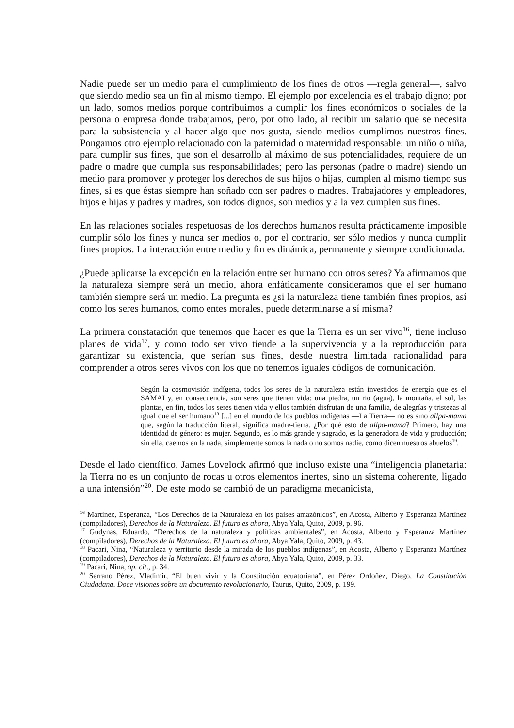Nadie puede ser un medio para el cumplimiento de los fines de otros —regla general—, salvo que siendo medio sea un fin al mismo tiempo. El ejemplo por excelencia es el trabajo digno; por un lado, somos medios porque contribuimos a cumplir los fines económicos o sociales de la persona o empresa donde trabajamos, pero, por otro lado, al recibir un salario que se necesita para la subsistencia y al hacer algo que nos gusta, siendo medios cumplimos nuestros fines. Pongamos otro ejemplo relacionado con la paternidad o maternidad responsable: un niño o niña, para cumplir sus fines, que son el desarrollo al máximo de sus potencialidades, requiere de un padre o madre que cumpla sus responsabilidades; pero las personas (padre o madre) siendo un medio para promover y proteger los derechos de sus hijos o hijas, cumplen al mismo tiempo sus fines, si es que éstas siempre han soñado con ser padres o madres. Trabajadores y empleadores, hijos e hijas y padres y madres, son todos dignos, son medios y a la vez cumplen sus fines.
En las relaciones sociales respetuosas de los derechos humanos resulta prácticamente imposible cumplir sólo los fines y nunca ser medios o, por el contrario, ser sólo medios y nunca cumplir fines propios. La interacción entre medio y fin es dinámica, permanente y siempre condicionada.
¿Puede aplicarse la excepción en la relación entre ser humano con otros seres? Ya afirmamos que la naturaleza siempre será un medio, ahora enfáticamente consideramos que el ser humano también siempre será un medio. La pregunta es ¿si la naturaleza tiene también fines propios, así como los seres humanos, como entes morales, puede determinarse a sí misma?
La primera constatación que tenemos que hacer es que la Tierra es un ser vivo<sup>16</sup>, tiene incluso planes de vida<sup>17</sup>, y como todo ser vivo tiende a la supervivencia y a la reproducción para garantizar su existencia, que serían sus fines, desde nuestra limitada racionalidad para comprender a otros seres vivos con los que no tenemos iguales códigos de comunicación.
Según la cosmovisión indígena, todos los seres de la naturaleza están investidos de energía que es el SAMAI y, en consecuencia, son seres que tienen vida: una piedra, un rio (agua), la montaña, el sol, las plantas, en fin, todos los seres tienen vida y ellos también disfrutan de una familia, de alegrías y tristezas al igual que el ser humano<sup>18</sup> [...] en el mundo de los pueblos indígenas —La Tierra— no es sino allpa-mama que, según la traducción literal, significa madre-tierra. ¿Por qué esto de allpa-mama? Primero, hay una identidad de género: es mujer. Segundo, es lo más grande y sagrado, es la generadora de vida y producción; sin ella, caemos en la nada, simplemente somos la nada o no somos nadie, como dicen nuestros abuelos<sup>19</sup>.
Desde el lado científico, James Lovelock afirmó que incluso existe una “inteligencia planetaria: la Tierra no es un conjunto de rocas u otros elementos inertes, sino un sistema coherente, ligado a una intensión”<sup>20</sup>. De este modo se cambió de un paradigma mecanicista,
<sup>16</sup> Martínez, Esperanza, “Los Derechos de la Naturaleza en los países amazónicos”, en Acosta, Alberto y Esperanza Martínez (compiladores), Derechos de la Naturaleza. El futuro es ahora, Abya Yala, Quito, 2009, p. 96.
<sup>17</sup> Gudynas, Eduardo, “Derechos de la naturaleza y políticas ambientales”, en Acosta, Alberto y Esperanza Martínez (compiladores), Derechos de la Naturaleza. El futuro es ahora, Abya Yala, Quito, 2009, p. 43.
<sup>18</sup> Pacari, Nina, “Naturaleza y territorio desde la mirada de los pueblos indígenas”, en Acosta, Alberto y Esperanza Martínez (compiladores), Derechos de la Naturaleza. El futuro es ahora, Abya Yala, Quito, 2009, p. 33.
<sup>19</sup> Pacari, Nina, op. cit., p. 34.
<sup>20</sup> Serrano Pérez, Vladimir, “El buen vivir y la Constitución ecuatoriana”, en Pérez Ordoñez, Diego, La Constitución Ciudadana. Doce visiones sobre un documento revolucionario, Taurus, Quito, 2009, p. 199.